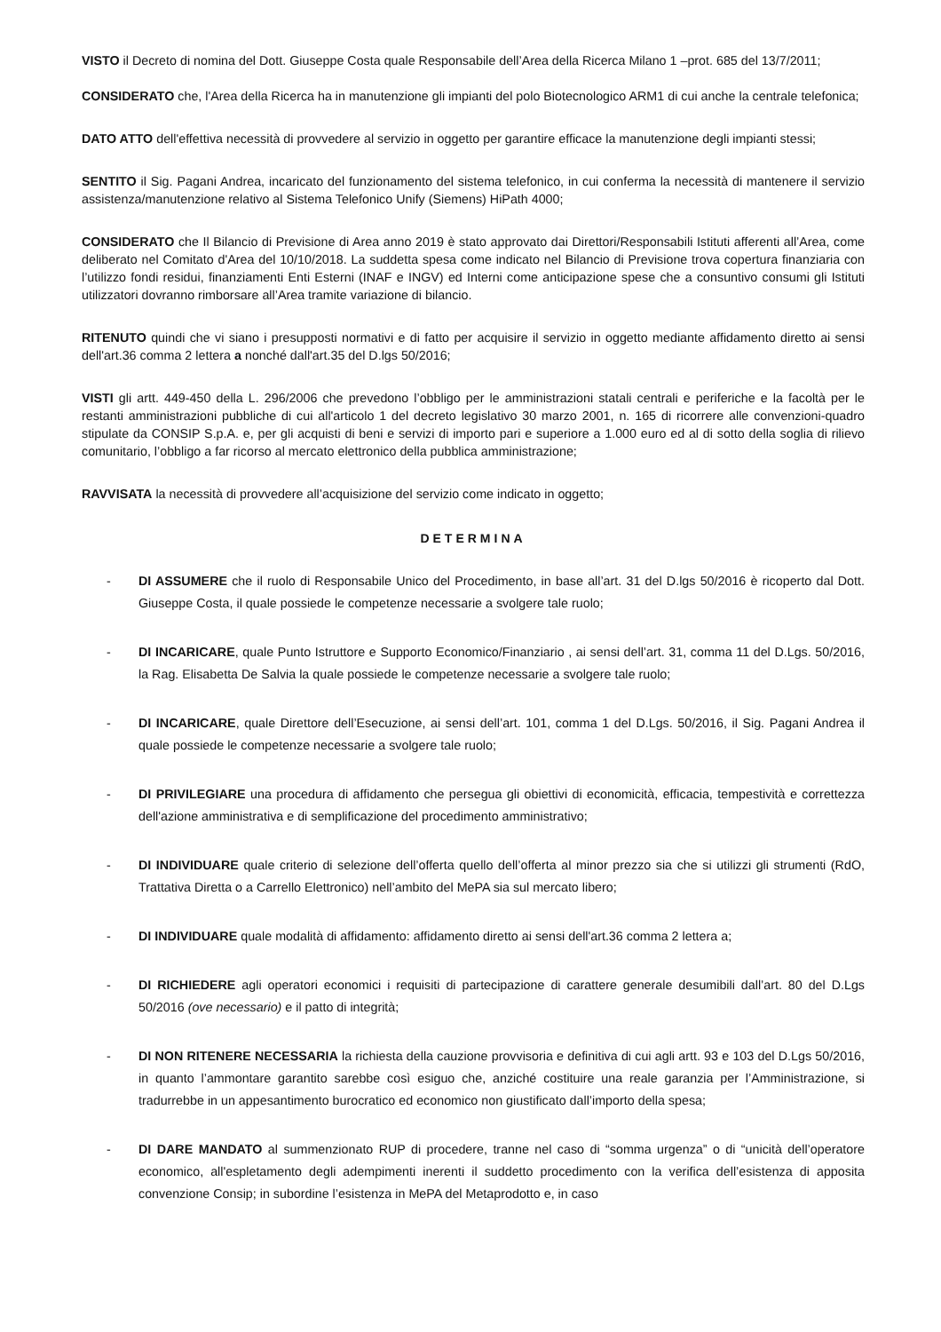VISTO il Decreto di nomina del Dott. Giuseppe Costa quale Responsabile dell’Area della Ricerca Milano 1 –prot. 685 del 13/7/2011;
CONSIDERATO che, l'Area della Ricerca ha in manutenzione gli impianti del polo Biotecnologico ARM1 di cui anche la centrale telefonica;
DATO ATTO dell'effettiva necessità di provvedere al servizio in oggetto per garantire efficace la manutenzione degli impianti stessi;
SENTITO il Sig. Pagani Andrea, incaricato del funzionamento del sistema telefonico, in cui conferma la necessità di mantenere il servizio assistenza/manutenzione relativo al Sistema Telefonico Unify (Siemens) HiPath 4000;
CONSIDERATO che Il Bilancio di Previsione di Area anno 2019 è stato approvato dai Direttori/Responsabili Istituti afferenti all’Area, come deliberato nel Comitato d'Area del 10/10/2018. La suddetta spesa come indicato nel Bilancio di Previsione trova copertura finanziaria con l’utilizzo fondi residui, finanziamenti Enti Esterni (INAF e INGV) ed Interni come anticipazione spese che a consuntivo consumi gli Istituti utilizzatori dovranno rimborsare all’Area tramite variazione di bilancio.
RITENUTO quindi che vi siano i presupposti normativi e di fatto per acquisire il servizio in oggetto mediante affidamento diretto ai sensi dell'art.36 comma 2 lettera a nonché dall'art.35 del D.lgs 50/2016;
VISTI gli artt. 449-450 della L. 296/2006 che prevedono l’obbligo per le amministrazioni statali centrali e periferiche e la facoltà per le restanti amministrazioni pubbliche di cui all'articolo 1 del decreto legislativo 30 marzo 2001, n. 165 di ricorrere alle convenzioni-quadro stipulate da CONSIP S.p.A. e, per gli acquisti di beni e servizi di importo pari e superiore a 1.000 euro ed al di sotto della soglia di rilievo comunitario, l’obbligo a far ricorso al mercato elettronico della pubblica amministrazione;
RAVVISATA la necessità di provvedere all’acquisizione del servizio come indicato in oggetto;
DETERMINA
- DI ASSUMERE che il ruolo di Responsabile Unico del Procedimento, in base all’art. 31 del D.lgs 50/2016 è ricoperto dal Dott. Giuseppe Costa, il quale possiede le competenze necessarie a svolgere tale ruolo;
- DI INCARICARE, quale Punto Istruttore e Supporto Economico/Finanziario , ai sensi dell’art. 31, comma 11 del D.Lgs. 50/2016, la Rag. Elisabetta De Salvia la quale possiede le competenze necessarie a svolgere tale ruolo;
- DI INCARICARE, quale Direttore dell’Esecuzione, ai sensi dell’art. 101, comma 1 del D.Lgs. 50/2016, il Sig. Pagani Andrea il quale possiede le competenze necessarie a svolgere tale ruolo;
- DI PRIVILEGIARE una procedura di affidamento che persegua gli obiettivi di economicità, efficacia, tempestività e correttezza dell'azione amministrativa e di semplificazione del procedimento amministrativo;
- DI INDIVIDUARE quale criterio di selezione dell’offerta quello dell’offerta al minor prezzo sia che si utilizzi gli strumenti (RdO, Trattativa Diretta o a Carrello Elettronico) nell’ambito del MePA sia sul mercato libero;
- DI INDIVIDUARE quale modalità di affidamento: affidamento diretto ai sensi dell'art.36 comma 2 lettera a;
- DI RICHIEDERE agli operatori economici i requisiti di partecipazione di carattere generale desumibili dall’art. 80 del D.Lgs 50/2016 (ove necessario) e il patto di integrità;
- DI NON RITENERE NECESSARIA la richiesta della cauzione provvisoria e definitiva di cui agli artt. 93 e 103 del D.Lgs 50/2016, in quanto l’ammontare garantito sarebbe così esiguo che, anziché costituire una reale garanzia per l’Amministrazione, si tradurrebbe in un appesantimento burocratico ed economico non giustificato dall’importo della spesa;
- DI DARE MANDATO al summenzionato RUP di procedere, tranne nel caso di “somma urgenza” o di “unicità dell’operatore economico, all'espletamento degli adempimenti inerenti il suddetto procedimento con la verifica dell’esistenza di apposita convenzione Consip; in subordine l’esistenza in MePA del Metaprodotto e, in caso